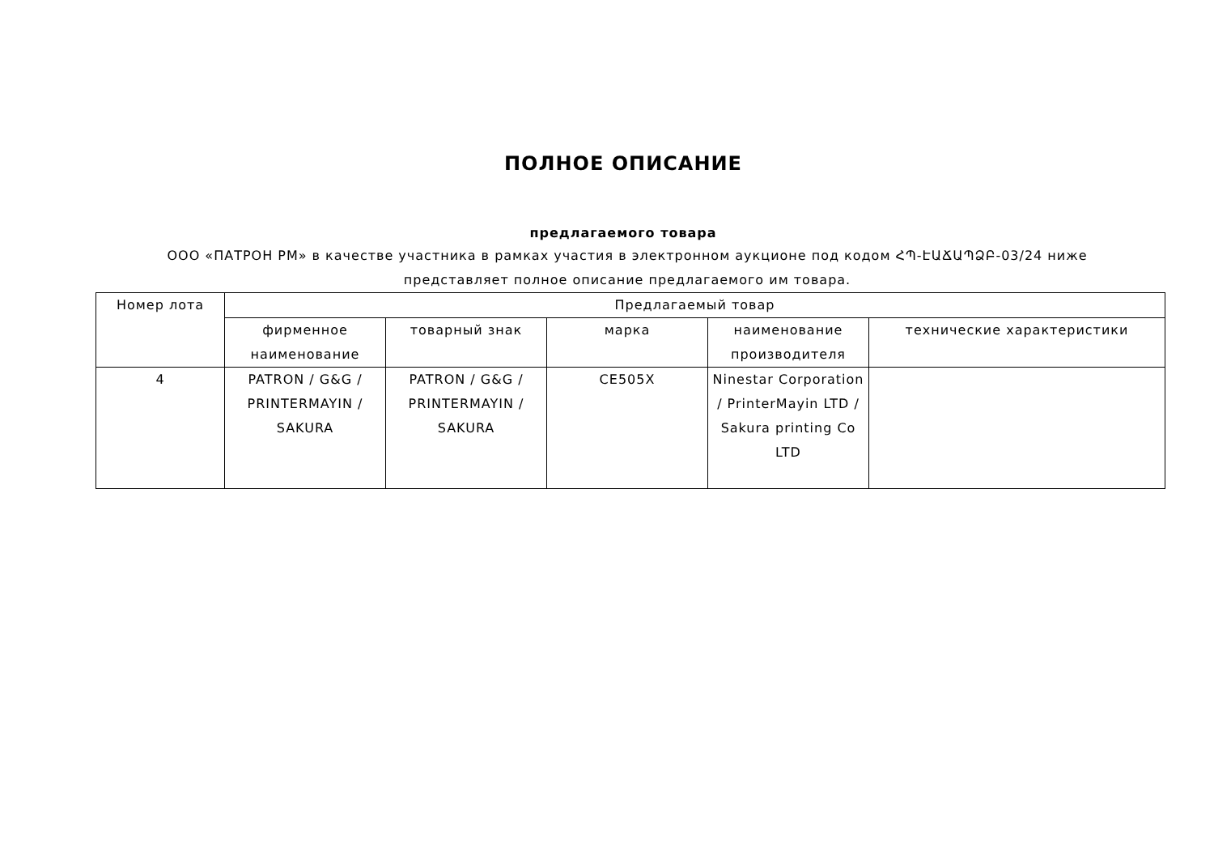ПОЛНОЕ ОПИСАНИЕ
предлагаемого товара
ООО «ПАТРОН РМ» в качестве участника в рамках участия в электронном аукционе под кодом ՀՊ-ԷԱՃԱՊՁԲ-03/24 ниже представляет полное описание предлагаемого им товара.
| Номер лота | Предлагаемый товар | | | | |
| --- | --- | --- | --- | --- | --- |
| | фирменное наименование | товарный знак | марка | наименование производителя | технические характеристики |
| 4 | PATRON / G&G / PRINTERMAYIN / SAKURA | PATRON / G&G / PRINTERMAYIN / SAKURA | CE505X | Ninestar Corporation / PrinterMayin LTD / Sakura printing Co LTD | |